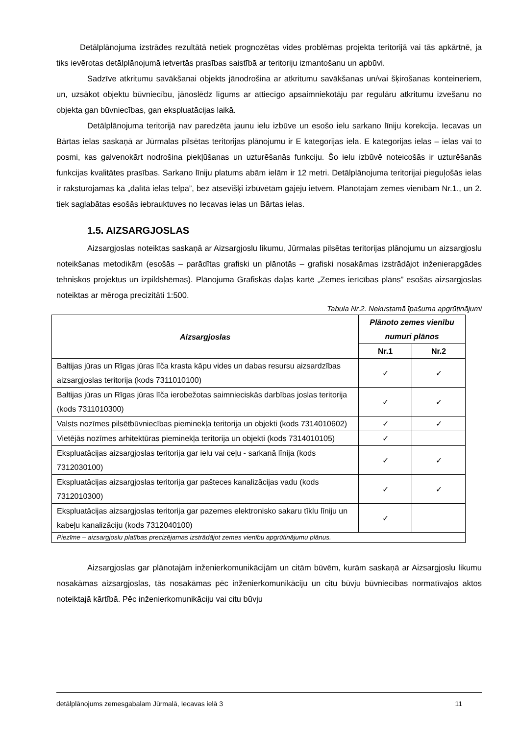Detālplānojuma izstrādes rezultātā netiek prognozētas vides problēmas projekta teritorijā vai tās apkārtnē, ja tiks ievērotas detālplānojumā ietvertās prasības saistībā ar teritoriju izmantošanu un apbūvi.
Sadzīve atkritumu savākšanai objekts jānodrošina ar atkritumu savākšanas un/vai šķirošanas konteineriem, un, uzsākot objektu būvniecību, jānoslēdz līgums ar attiecīgo apsaimniekotāju par regulāru atkritumu izvešanu no objekta gan būvniecības, gan ekspluatācijas laikā.
Detālplānojuma teritorijā nav paredzēta jaunu ielu izbūve un esošo ielu sarkano līniju korekcija. Iecavas un Bārtas ielas saskaņā ar Jūrmalas pilsētas teritorijas plānojumu ir E kategorijas iela. E kategorijas ielas – ielas vai to posmi, kas galvenokārt nodrošina piekļūšanas un uzturēšanās funkciju. Šo ielu izbūvē noteicošās ir uzturēšanās funkcijas kvalitātes prasības. Sarkano līniju platums abām ielām ir 12 metri. Detālplānojuma teritorijai pieguļošās ielas ir raksturojamas kā „dalītā ielas telpa”, bez atsevišķi izbūvētām gājēju ietvēm. Plānotajām zemes vienībām Nr.1., un 2. tiek saglabātas esošās iebrauktuves no Iecavas ielas un Bārtas ielas.
1.5. AIZSARGJOSLAS
Aizsargjoslas noteiktas saskaņā ar Aizsargjoslu likumu, Jūrmalas pilsētas teritorijas plānojumu un aizsargjoslu noteikšanas metodikām (esošās – parādītas grafiski un plānotās – grafiski nosakāmas izstrādājot inženierapgādes tehniskos projektus un izpildshēmas). Plānojuma Grafiskās daļas kartē „Zemes ierīcības plāns” esošās aizsargjoslas noteiktas ar mēroga precizitāti 1:500.
Tabula Nr.2. Nekustamā īpašuma apgrūtinājumi
| Aizsargjoslas | Plānoto zemes vienību numuri plānos | |
| --- | --- | --- |
| | Nr.1 | Nr.2 |
| Baltijas jūras un Rīgas jūras līča krasta kāpu vides un dabas resursu aizsardzības aizsargjoslas teritorija (kods 7311010100) | ✓ | ✓ |
| Baltijas jūras un Rīgas jūras līča ierobežotas saimnieciskās darbības joslas teritorija (kods 7311010300) | ✓ | ✓ |
| Valsts nozīmes pilsētbūvniecības pieminekļa teritorija un objekti (kods 7314010602) | ✓ | ✓ |
| Vietējās nozīmes arhitektūras pieminekļa teritorija un objekti (kods 7314010105) | ✓ | |
| Ekspluatācijas aizsargjoslas teritorija gar ielu vai ceļu - sarkanā līnija (kods 7312030100) | ✓ | ✓ |
| Ekspluatācijas aizsargjoslas teritorija gar pašteces kanalizācijas vadu (kods 7312010300) | ✓ | ✓ |
| Ekspluatācijas aizsargjoslas teritorija gar pazemes elektronisko sakaru tīklu līniju un kabeļu kanalizāciju (kods 7312040100) | ✓ | |
| Piezīme – aizsargjoslu platības precizējamas izstrādājot zemes vienību apgrūtinājumu plānus. | | |
Aizsargjoslas gar plānotajām inženierkomunikācijām un citām būvēm, kurām saskaņā ar Aizsargjoslu likumu nosakāmas aizsargjoslas, tās nosakāmas pēc inženierkomunikāciju un citu būvju būvniecības normatīvajos aktos noteiktajā kārtībā. Pēc inženierkomunikāciju vai citu būvju
detālplānojums zemesgabalam Jūrmalā, Iecavas ielā 3 11